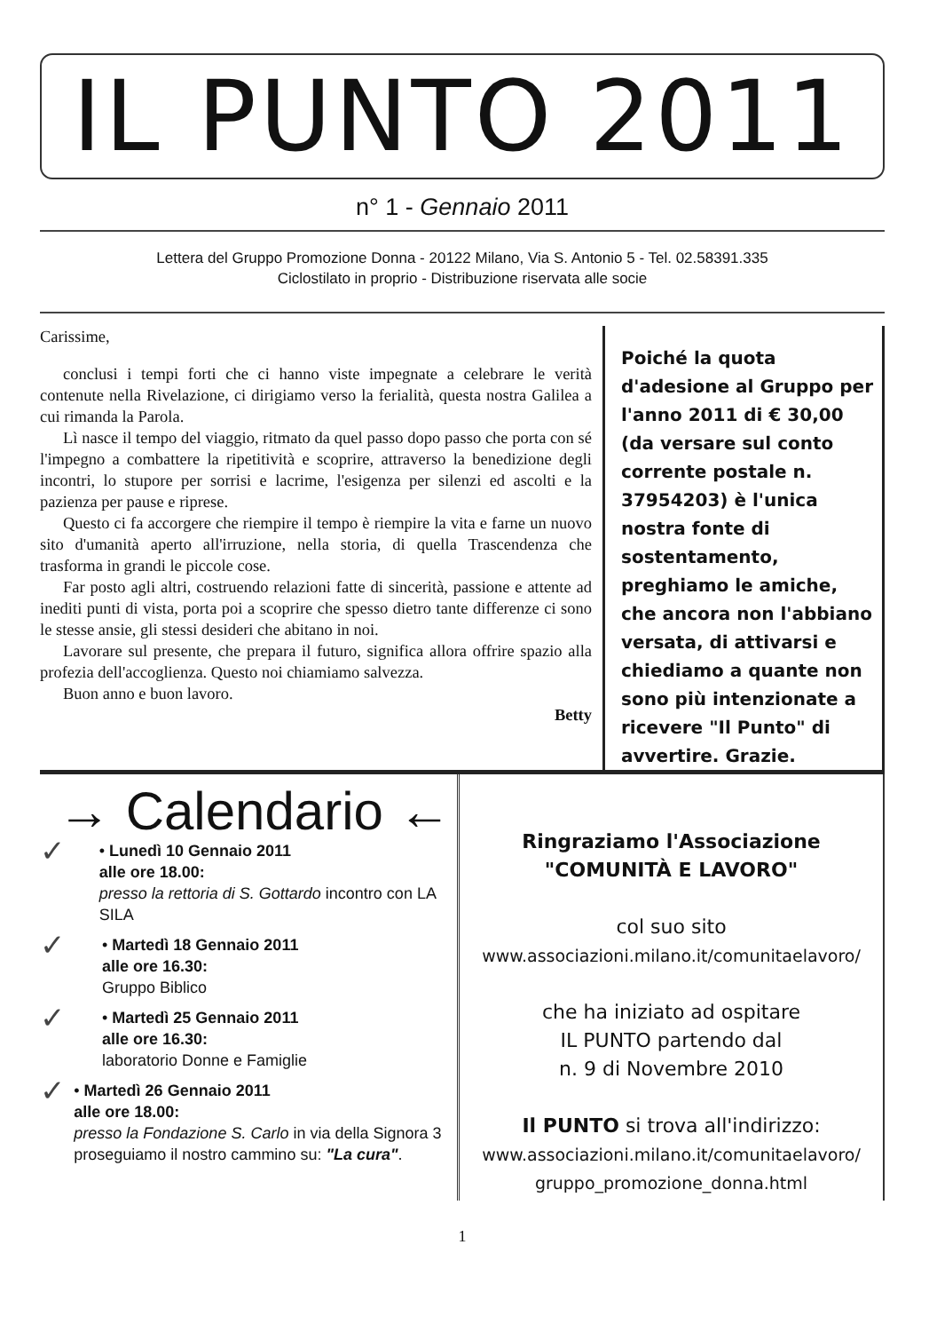IL PUNTO 2011
n° 1 - Gennaio 2011
Lettera del Gruppo Promozione Donna - 20122 Milano, Via S. Antonio 5 - Tel. 02.58391.335
Ciclostilato in proprio - Distribuzione riservata alle socie
Carissime,
conclusi i tempi forti che ci hanno viste impegnate a celebrare le verità contenute nella Rivelazione, ci dirigiamo verso la ferialità, questa nostra Galilea a cui rimanda la Parola.
Lì nasce il tempo del viaggio, ritmato da quel passo dopo passo che porta con sé l'impegno a combattere la ripetitività e scoprire, attraverso la benedizione degli incontri, lo stupore per sorrisi e lacrime, l'esigenza per silenzi ed ascolti e la pazienza per pause e riprese.
Questo ci fa accorgere che riempire il tempo è riempire la vita e farne un nuovo sito d'umanità aperto all'irruzione, nella storia, di quella Trascendenza che trasforma in grandi le piccole cose.
Far posto agli altri, costruendo relazioni fatte di sincerità, passione e attente ad inediti punti di vista, porta poi a scoprire che spesso dietro tante differenze ci sono le stesse ansie, gli stessi desideri che abitano in noi.
Lavorare sul presente, che prepara il futuro, significa allora offrire spazio alla profezia dell'accoglienza. Questo noi chiamiamo salvezza.
Buon anno e buon lavoro.
Betty
Poiché la quota d'adesione al Gruppo per l'anno 2011 di € 30,00 (da versare sul conto corrente postale n. 37954203) è l'unica nostra fonte di sostentamento, preghiamo le amiche, che ancora non l'abbiano versata, di attivarsi e chiediamo a quante non sono più intenzionate a ricevere "Il Punto" di avvertire. Grazie.
→ Calendario ←
✓
• Lunedì 10 Gennaio 2011
alle ore 18.00:
presso la rettoria di S. Gottardo incontro con LA SILA
✓
• Martedì 18 Gennaio 2011
alle ore 16.30:
Gruppo Biblico
✓
• Martedì 25 Gennaio 2011
alle ore 16.30:
laboratorio Donne e Famiglie
✓
• Martedì 26 Gennaio 2011
alle ore 18.00:
presso la Fondazione S. Carlo in via della Signora 3 proseguiamo il nostro cammino su: "La cura".
Ringraziamo l'Associazione
"COMUNITÀ E LAVORO"
col suo sito
www.associazioni.milano.it/comunitaelavoro/
che ha iniziato ad ospitare
IL PUNTO partendo dal
n. 9 di Novembre 2010
Il PUNTO si trova all'indirizzo:
www.associazioni.milano.it/comunitaelavoro/
gruppo_promozione_donna.html
1